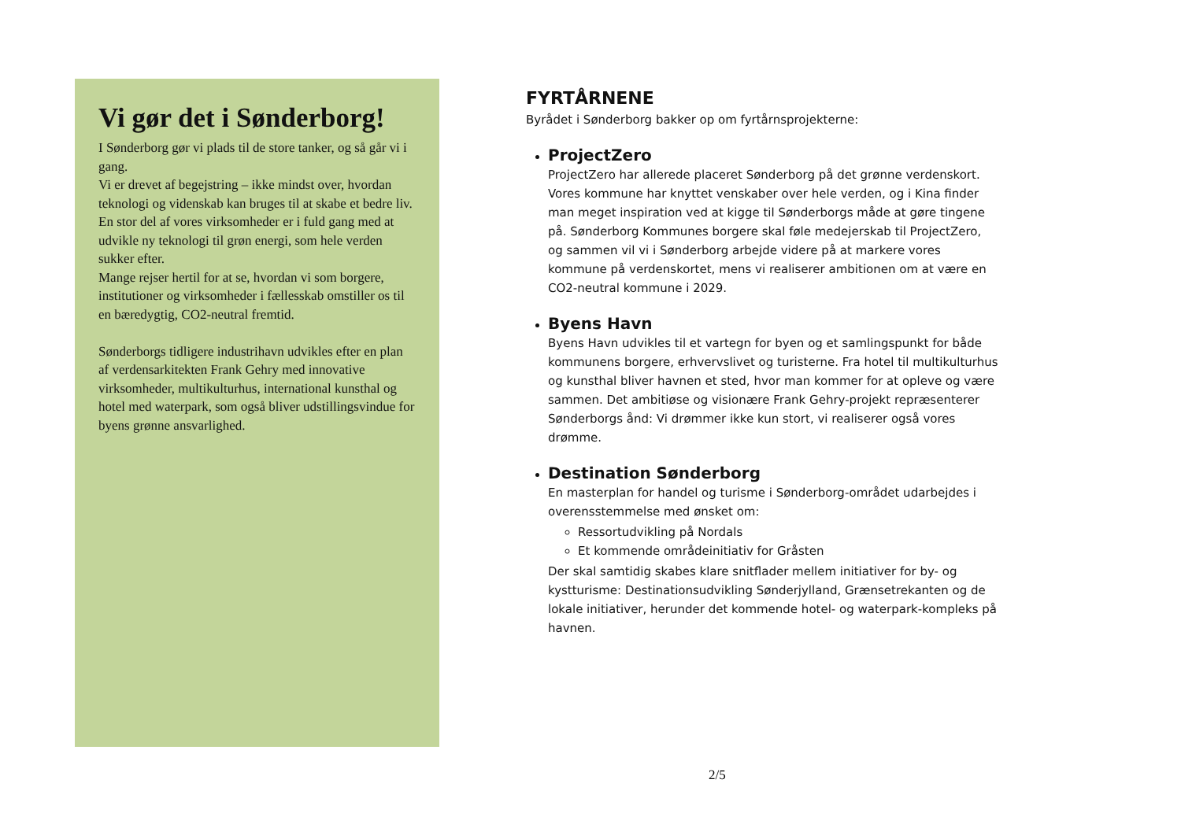Vi gør det i Sønderborg!
I Sønderborg gør vi plads til de store tanker, og så går vi i gang.
Vi er drevet af begejstring – ikke mindst over, hvordan teknologi og videnskab kan bruges til at skabe et bedre liv. En stor del af vores virksomheder er i fuld gang med at udvikle ny teknologi til grøn energi, som hele verden sukker efter.
Mange rejser hertil for at se, hvordan vi som borgere, institutioner og virksomheder i fællesskab omstiller os til en bæredygtig, CO2-neutral fremtid.
Sønderborgs tidligere industrihavn udvikles efter en plan af verdensarkitekten Frank Gehry med innovative virksomheder, multikulturhus, international kunsthal og hotel med waterpark, som også bliver udstillingsvindue for byens grønne ansvarlighed.
FYRTÅRNENE
Byrådet i Sønderborg bakker op om fyrtårnsprojekterne:
ProjectZero
ProjectZero har allerede placeret Sønderborg på det grønne verdenskort. Vores kommune har knyttet venskaber over hele verden, og i Kina finder man meget inspiration ved at kigge til Sønderborgs måde at gøre tingene på. Sønderborg Kommunes borgere skal føle medejerskab til ProjectZero, og sammen vil vi i Sønderborg arbejde videre på at markere vores kommune på verdenskortet, mens vi realiserer ambitionen om at være en CO2-neutral kommune i 2029.
Byens Havn
Byens Havn udvikles til et vartegn for byen og et samlingspunkt for både kommunens borgere, erhvervslivet og turisterne. Fra hotel til multikulturhus og kunsthal bliver havnen et sted, hvor man kommer for at opleve og være sammen. Det ambitiøse og visionære Frank Gehry-projekt repræsenterer Sønderborgs ånd: Vi drømmer ikke kun stort, vi realiserer også vores drømme.
Destination Sønderborg
En masterplan for handel og turisme i Sønderborg-området udarbejdes i overensstemmelse med ønsket om:
Ressortudvikling på Nordals
Et kommende områdeinitiativ for Gråsten
Der skal samtidig skabes klare snitflader mellem initiativer for by- og kystturisme: Destinationsudvikling Sønderjylland, Grænsetrekanten og de lokale initiativer, herunder det kommende hotel- og waterpark-kompleks på havnen.
2/5